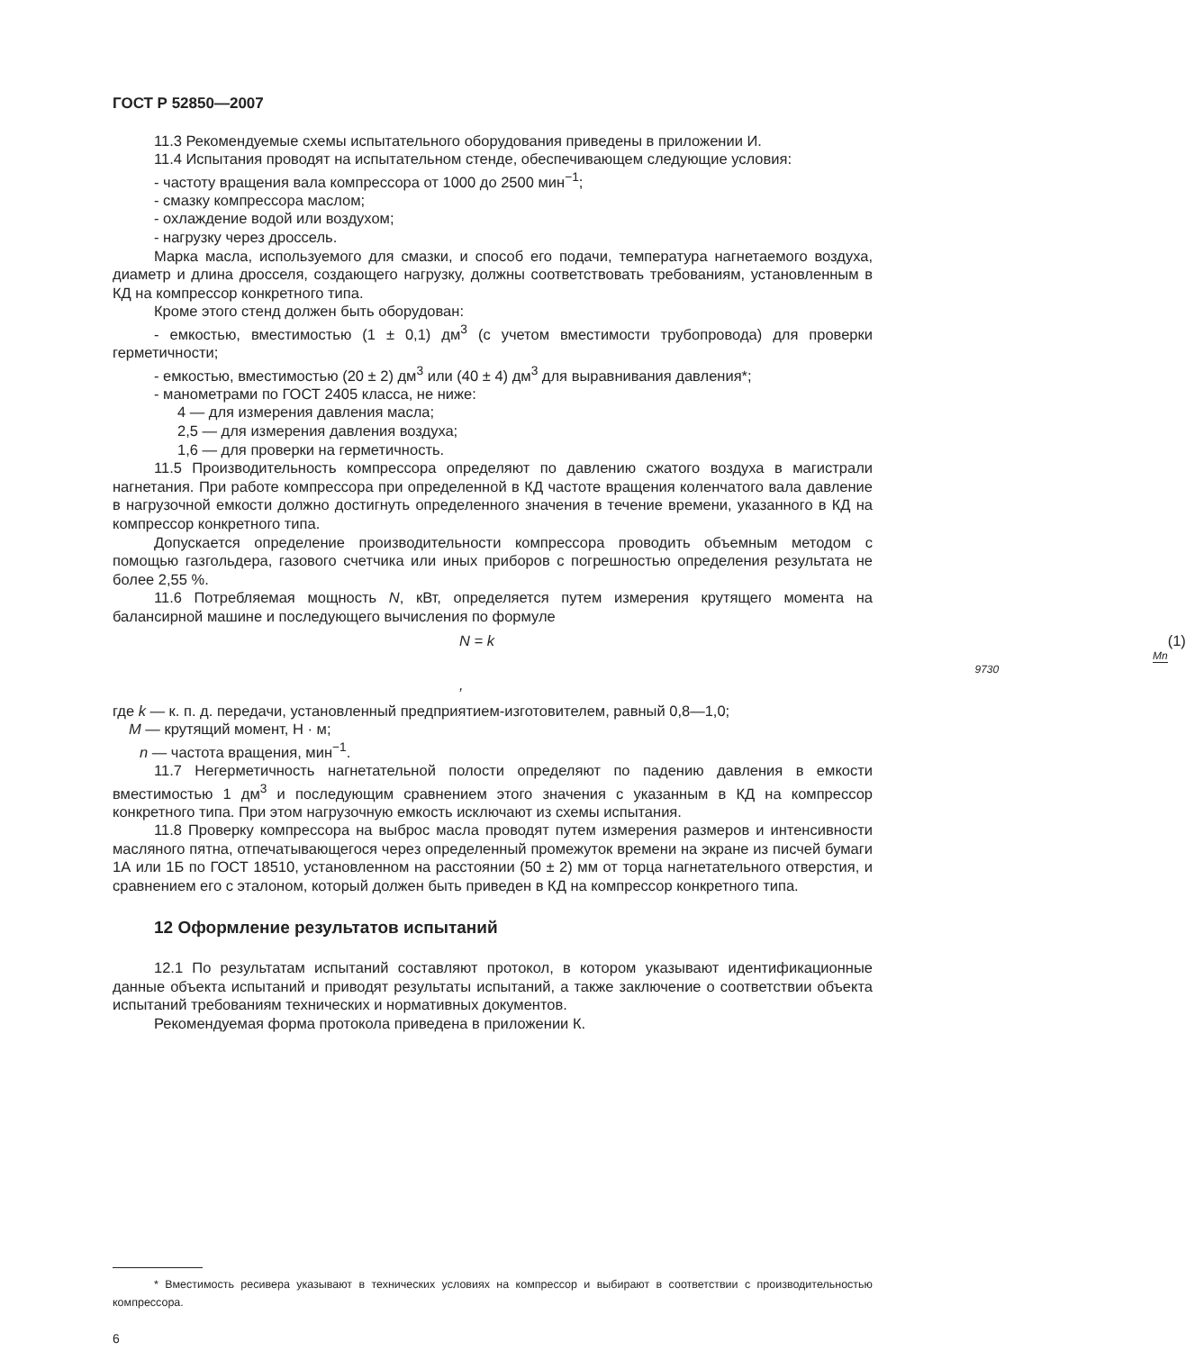ГОСТ Р 52850—2007
11.3 Рекомендуемые схемы испытательного оборудования приведены в приложении И.
11.4 Испытания проводят на испытательном стенде, обеспечивающем следующие условия:
- частоту вращения вала компрессора от 1000 до 2500 мин<sup>−1</sup>;
- смазку компрессора маслом;
- охлаждение водой или воздухом;
- нагрузку через дроссель.
Марка масла, используемого для смазки, и способ его подачи, температура нагнетаемого воздуха, диаметр и длина дросселя, создающего нагрузку, должны соответствовать требованиям, установленным в КД на компрессор конкретного типа.
Кроме этого стенд должен быть оборудован:
- емкостью, вместимостью (1 ± 0,1) дм<sup>3</sup> (с учетом вместимости трубопровода) для проверки герметичности;
- емкостью, вместимостью (20 ± 2) дм<sup>3</sup> или (40 ± 4) дм<sup>3</sup> для выравнивания давления*;
- манометрами по ГОСТ 2405 класса, не ниже:
4 — для измерения давления масла;
2,5 — для измерения давления воздуха;
1,6 — для проверки на герметичность.
11.5 Производительность компрессора определяют по давлению сжатого воздуха в магистрали нагнетания. При работе компрессора при определенной в КД частоте вращения коленчатого вала давление в нагрузочной емкости должно достигнуть определенного значения в течение времени, указанного в КД на компрессор конкретного типа.
Допускается определение производительности компрессора проводить объемным методом с помощью газгольдера, газового счетчика или иных приборов с погрешностью определения результата не более 2,55 %.
11.6 Потребляемая мощность N, кВт, определяется путем измерения крутящего момента на балансирной машине и последующего вычисления по формуле
N = k Mn 9730, (1)
где k — к. п. д. передачи, установленный предприятием-изготовителем, равный 0,8—1,0;
M — крутящий момент, Н · м;
n — частота вращения, мин<sup>−1</sup>.
11.7 Негерметичность нагнетательной полости определяют по падению давления в емкости вместимостью 1 дм<sup>3</sup> и последующим сравнением этого значения с указанным в КД на компрессор конкретного типа. При этом нагрузочную емкость исключают из схемы испытания.
11.8 Проверку компрессора на выброс масла проводят путем измерения размеров и интенсивности масляного пятна, отпечатывающегося через определенный промежуток времени на экране из писчей бумаги 1А или 1Б по ГОСТ 18510, установленном на расстоянии (50 ± 2) мм от торца нагнетательного отверстия, и сравнением его с эталоном, который должен быть приведен в КД на компрессор конкретного типа.
12 Оформление результатов испытаний
12.1 По результатам испытаний составляют протокол, в котором указывают идентификационные данные объекта испытаний и приводят результаты испытаний, а также заключение о соответствии объекта испытаний требованиям технических и нормативных документов.
Рекомендуемая форма протокола приведена в приложении К.
* Вместимость ресивера указывают в технических условиях на компрессор и выбирают в соответствии с производительностью компрессора.
6